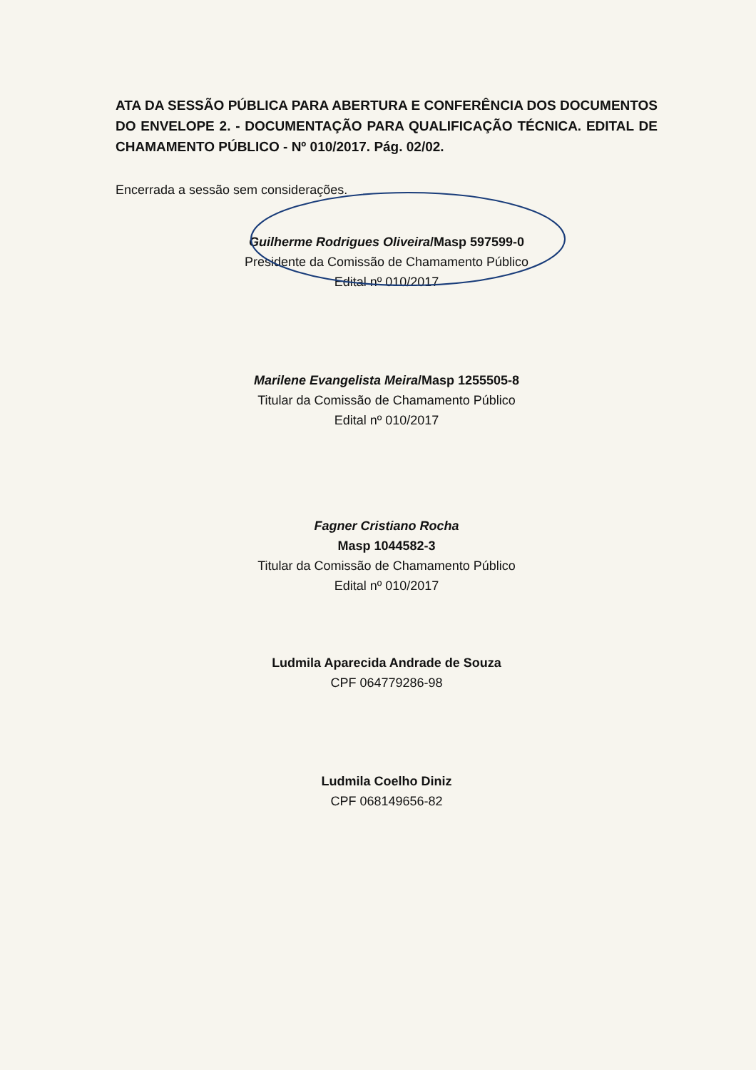ATA DA SESSÃO PÚBLICA PARA ABERTURA E CONFERÊNCIA DOS DOCUMENTOS DO ENVELOPE 2. - DOCUMENTAÇÃO PARA QUALIFICAÇÃO TÉCNICA. EDITAL DE CHAMAMENTO PÚBLICO - Nº 010/2017. Pág. 02/02.
Encerrada a sessão sem considerações.
Guilherme Rodrigues Oliveira/Masp 597599-0
Presidente da Comissão de Chamamento Público
Edital nº 010/2017
Marilene Evangelista Meira/Masp 1255505-8
Titular da Comissão de Chamamento Público
Edital nº 010/2017
Fagner Cristiano Rocha
Masp 1044582-3
Titular da Comissão de Chamamento Público
Edital nº 010/2017
Ludmila Aparecida Andrade de Souza
CPF 064779286-98
Ludmila Coelho Diniz
CPF 068149656-82